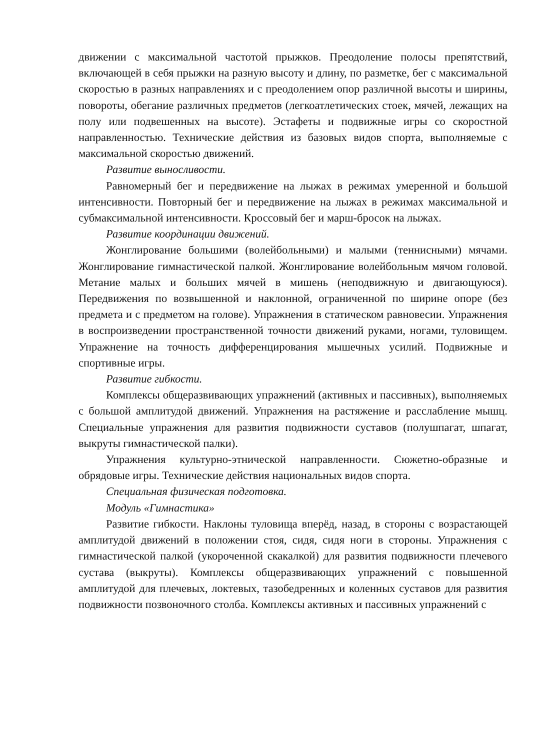движении с максимальной частотой прыжков. Преодоление полосы препятствий, включающей в себя прыжки на разную высоту и длину, по разметке, бег с максимальной скоростью в разных направлениях и с преодолением опор различной высоты и ширины, повороты, обегание различных предметов (легкоатлетических стоек, мячей, лежащих на полу или подвешенных на высоте). Эстафеты и подвижные игры со скоростной направленностью. Технические действия из базовых видов спорта, выполняемые с максимальной скоростью движений.
Развитие выносливости.
Равномерный бег и передвижение на лыжах в режимах умеренной и большой интенсивности. Повторный бег и передвижение на лыжах в режимах максимальной и субмаксимальной интенсивности. Кроссовый бег и марш-бросок на лыжах.
Развитие координации движений.
Жонглирование большими (волейбольными) и малыми (теннисными) мячами. Жонглирование гимнастической палкой. Жонглирование волейбольным мячом головой. Метание малых и больших мячей в мишень (неподвижную и двигающуюся). Передвижения по возвышенной и наклонной, ограниченной по ширине опоре (без предмета и с предметом на голове). Упражнения в статическом равновесии. Упражнения в воспроизведении пространственной точности движений руками, ногами, туловищем. Упражнение на точность дифференцирования мышечных усилий. Подвижные и спортивные игры.
Развитие гибкости.
Комплексы общеразвивающих упражнений (активных и пассивных), выполняемых с большой амплитудой движений. Упражнения на растяжение и расслабление мышц. Специальные упражнения для развития подвижности суставов (полушпагат, шпагат, выкруты гимнастической палки).
Упражнения культурно-этнической направленности. Сюжетно-образные и обрядовые игры. Технические действия национальных видов спорта.
Специальная физическая подготовка.
Модуль «Гимнастика»
Развитие гибкости. Наклоны туловища вперёд, назад, в стороны с возрастающей амплитудой движений в положении стоя, сидя, сидя ноги в стороны. Упражнения с гимнастической палкой (укороченной скакалкой) для развития подвижности плечевого сустава (выкруты). Комплексы общеразвивающих упражнений с повышенной амплитудой для плечевых, локтевых, тазобедренных и коленных суставов для развития подвижности позвоночного столба. Комплексы активных и пассивных упражнений с